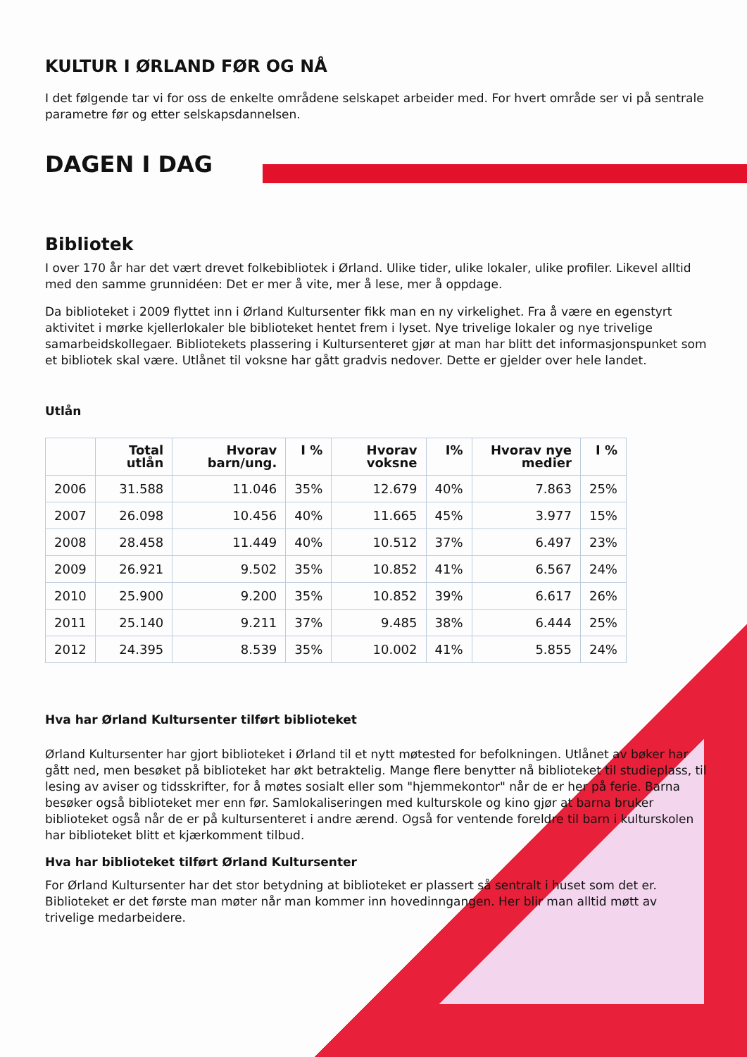KULTUR I ØRLAND FØR OG NÅ
I det følgende tar vi for oss de enkelte områdene selskapet arbeider med. For hvert område ser vi på sentrale parametre før og etter selskapsdannelsen.
DAGEN I DAG
Bibliotek
I over 170 år har det vært drevet folkebibliotek i Ørland. Ulike tider, ulike lokaler, ulike profiler. Likevel alltid med den samme grunnidéen: Det er mer å vite, mer å lese, mer å oppdage.
Da biblioteket i 2009 flyttet inn i Ørland Kultursenter fikk man en ny virkelighet. Fra å være en egenstyrt aktivitet i mørke kjellerlokaler ble biblioteket hentet frem i lyset. Nye trivelige lokaler og nye trivelige samarbeidskollegaer. Bibliotekets plassering i Kultursenteret gjør at man har blitt det informasjonspunket som et bibliotek skal være. Utlånet til voksne har gått gradvis nedover. Dette er gjelder over hele landet.
Utlån
| | Total utlån | Hvorav barn/ung. | I % | Hvorav voksne | I% | Hvorav nye medier | I % |
| --- | --- | --- | --- | --- | --- | --- | --- |
| 2006 | 31.588 | 11.046 | 35% | 12.679 | 40% | 7.863 | 25% |
| 2007 | 26.098 | 10.456 | 40% | 11.665 | 45% | 3.977 | 15% |
| 2008 | 28.458 | 11.449 | 40% | 10.512 | 37% | 6.497 | 23% |
| 2009 | 26.921 | 9.502 | 35% | 10.852 | 41% | 6.567 | 24% |
| 2010 | 25.900 | 9.200 | 35% | 10.852 | 39% | 6.617 | 26% |
| 2011 | 25.140 | 9.211 | 37% | 9.485 | 38% | 6.444 | 25% |
| 2012 | 24.395 | 8.539 | 35% | 10.002 | 41% | 5.855 | 24% |
Hva har Ørland Kultursenter tilført biblioteket
Ørland Kultursenter har gjort biblioteket i Ørland til et nytt møtested for befolkningen. Utlånet av bøker har gått ned, men besøket på biblioteket har økt betraktelig. Mange flere benytter nå biblioteket til studieplass, til lesing av aviser og tidsskrifter, for å møtes sosialt eller som "hjemmekontor" når de er her på ferie. Barna besøker også biblioteket mer enn før. Samlokaliseringen med kulturskole og kino gjør at barna bruker biblioteket også når de er på kultursenteret i andre ærend. Også for ventende foreldre til barn i kulturskolen har biblioteket blitt et kjærkomment tilbud.
Hva har biblioteket tilført Ørland Kultursenter
For Ørland Kultursenter har det stor betydning at biblioteket er plassert så sentralt i huset som det er. Biblioteket er det første man møter når man kommer inn hovedinngangen. Her blir man alltid møtt av trivelige medarbeidere.